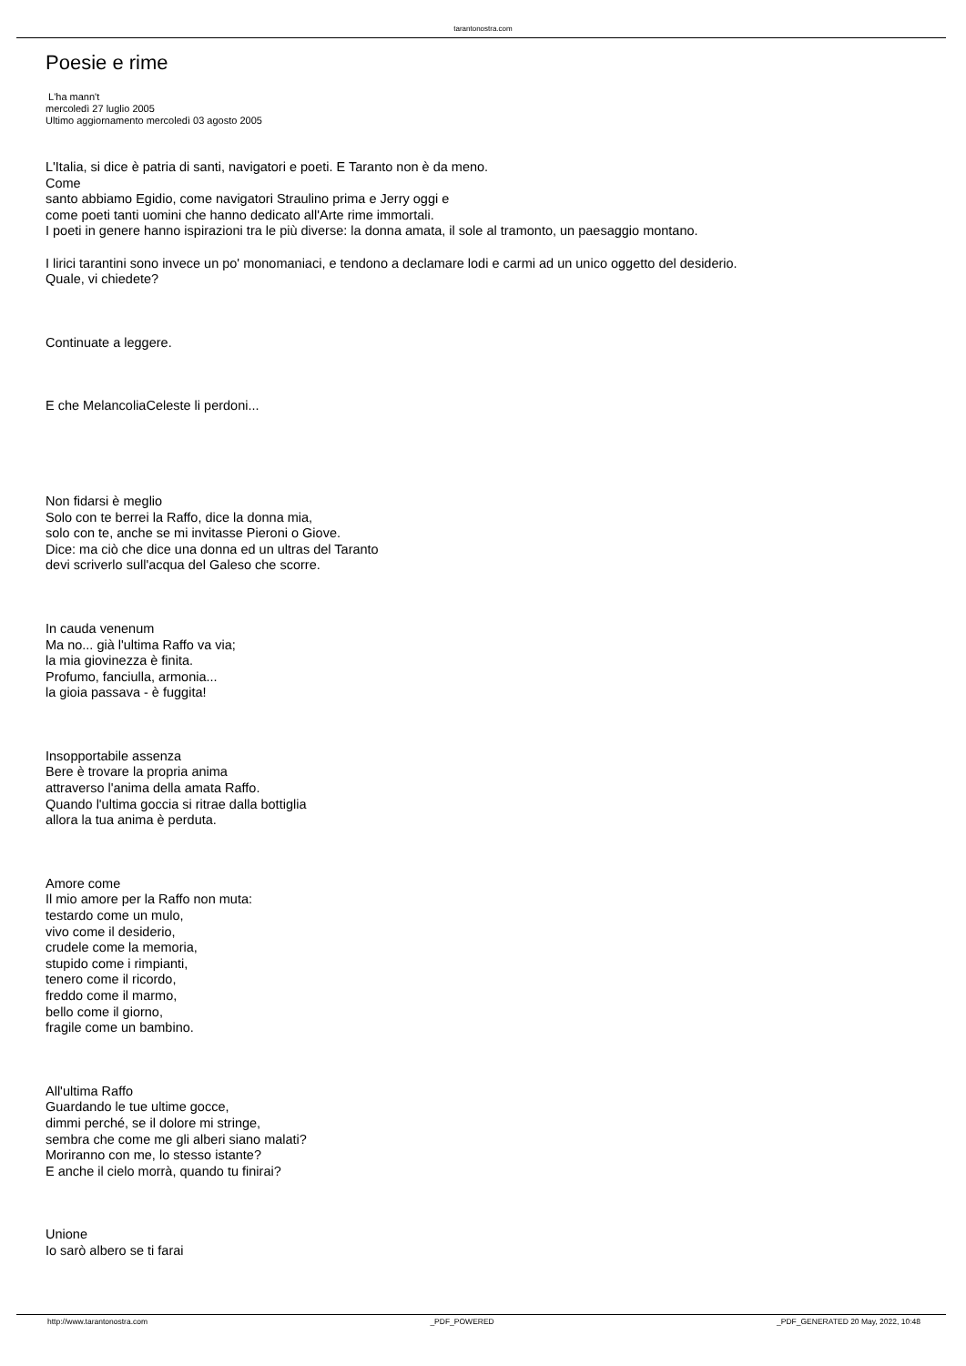tarantonostra.com
Poesie e rime
L'ha mann't
mercoledì 27 luglio 2005
Ultimo aggiornamento mercoledì 03 agosto 2005
L'Italia, si dice è patria di santi, navigatori e poeti. E Taranto non è da meno.
Come
santo abbiamo Egidio, come navigatori Straulino prima e Jerry oggi e
come poeti tanti uomini che hanno dedicato all'Arte rime immortali.
I poeti in genere hanno ispirazioni tra le più diverse: la donna amata, il sole al tramonto, un paesaggio montano.
I lirici tarantini sono invece un po' monomaniaci, e tendono a declamare lodi e carmi ad un unico oggetto del desiderio.
Quale, vi chiedete?
Continuate a leggere.
E che MelancoliaCeleste li perdoni...
Non fidarsi è meglio
Solo con te berrei la Raffo, dice la donna mia,
solo con te, anche se mi invitasse Pieroni o Giove.
Dice: ma ciò che dice una donna ed un ultras del Taranto
devi scriverlo sull'acqua del Galeso che scorre.
In cauda venenum
Ma no... già l'ultima Raffo va via;
la mia giovinezza è finita.
Profumo, fanciulla, armonia...
la gioia passava - è fuggita!
Insopportabile assenza
Bere è trovare la propria anima
attraverso l'anima della amata Raffo.
Quando l'ultima goccia si ritrae dalla bottiglia
allora la tua anima è perduta.
Amore come
Il mio amore per la Raffo non muta:
testardo come un mulo,
vivo come il desiderio,
crudele come la memoria,
stupido come i rimpianti,
tenero come il ricordo,
freddo come il marmo,
bello come il giorno,
fragile come un bambino.
All'ultima Raffo
Guardando le tue ultime gocce,
dimmi perché, se il dolore mi stringe,
sembra che come me gli alberi siano malati?
Moriranno con me, lo stesso istante?
E anche il cielo morrà, quando tu finirai?
Unione
Io sarò albero se ti farai
http://www.tarantonostra.com _PDF_POWERED _PDF_GENERATED 20 May, 2022, 10:48